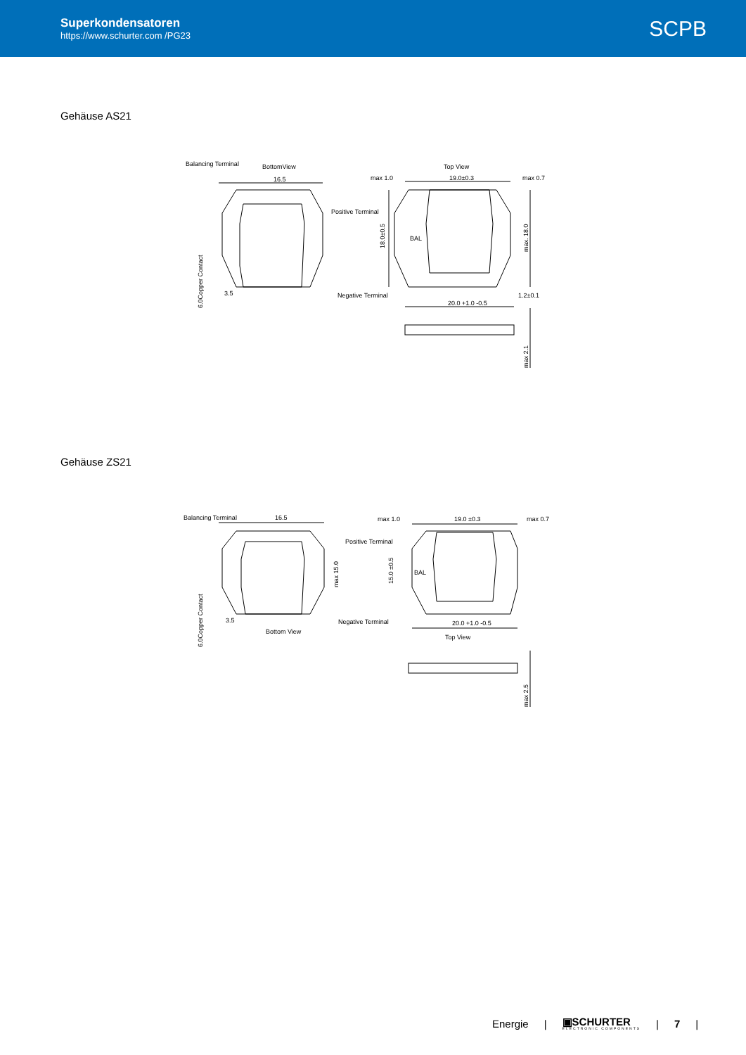Superkondensatoren
https://www.schurter.com /PG23
SCPB
Gehäuse AS21
Balancing Terminal
BottomView
16.5
Positive Terminal
Negative Terminal
3.5
6.0Copper Contact
Top View
max 1.0
19.0±0.3
max 0.7
18.0±0.5
max. 18.0
BAL
20.0 +1.0 -0.5
1.2±0.1
max 2.1
Gehäuse ZS21
Balancing Terminal
16.5
Positive Terminal
Negative Terminal
3.5
Bottom View
6.0Copper Contact
max 15.0
max 1.0
19.0 ±0.3
max 0.7
15.0 ±0.5
BAL
20.0 +1.0 -0.5
Top View
max 2.5
Energie | ▣SCHURTER
ELECTRONIC COMPONENTS | 7 |